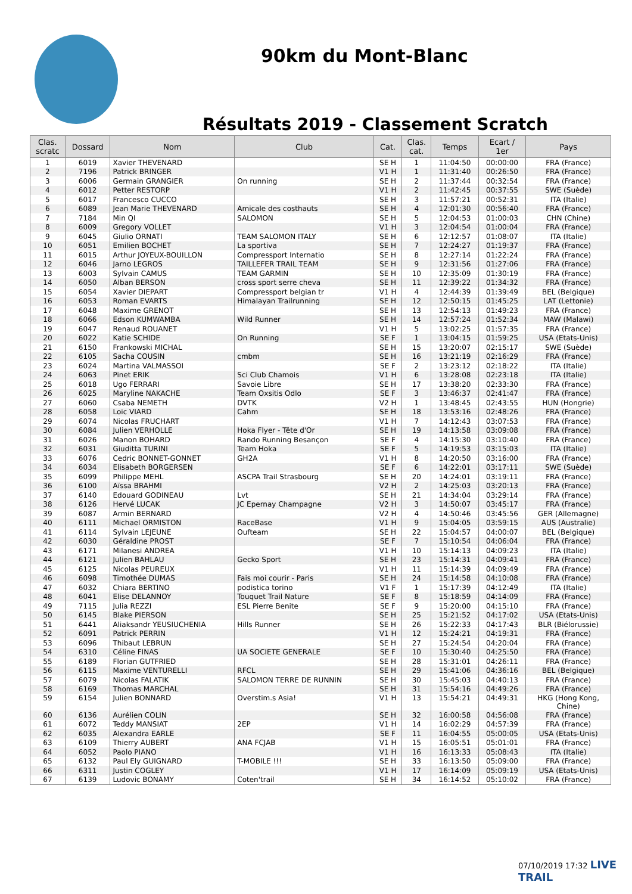90km du Mont-Blanc
Résultats 2019 - Classement Scratch
| Clas. scratc | Dossard | Nom | Club | Cat. | Clas. cat. | Temps | Ecart / 1er | Pays |
| --- | --- | --- | --- | --- | --- | --- | --- | --- |
| 1 | 6019 | Xavier THEVENARD | | SE H | 1 | 11:04:50 | 00:00:00 | FRA (France) |
| 2 | 7196 | Patrick BRINGER | | V1 H | 1 | 11:31:40 | 00:26:50 | FRA (France) |
| 3 | 6006 | Germain GRANGIER | On running | SE H | 2 | 11:37:44 | 00:32:54 | FRA (France) |
| 4 | 6012 | Petter RESTORP | | V1 H | 2 | 11:42:45 | 00:37:55 | SWE (Suède) |
| 5 | 6017 | Francesco CUCCO | | SE H | 3 | 11:57:21 | 00:52:31 | ITA (Italie) |
| 6 | 6089 | Jean Marie THEVENARD | Amicale des costhauts | SE H | 4 | 12:01:30 | 00:56:40 | FRA (France) |
| 7 | 7184 | Min QI | SALOMON | SE H | 5 | 12:04:53 | 01:00:03 | CHN (Chine) |
| 8 | 6009 | Gregory VOLLET | | V1 H | 3 | 12:04:54 | 01:00:04 | FRA (France) |
| 9 | 6045 | Giulio ORNATI | TEAM SALOMON ITALY | SE H | 6 | 12:12:57 | 01:08:07 | ITA (Italie) |
| 10 | 6051 | Emilien BOCHET | La sportiva | SE H | 7 | 12:24:27 | 01:19:37 | FRA (France) |
| 11 | 6015 | Arthur JOYEUX-BOUILLON | Compressport Internatio | SE H | 8 | 12:27:14 | 01:22:24 | FRA (France) |
| 12 | 6046 | Jarno LEGROS | TAILLEFER TRAIL TEAM | SE H | 9 | 12:31:56 | 01:27:06 | FRA (France) |
| 13 | 6003 | Sylvain CAMUS | TEAM GARMIN | SE H | 10 | 12:35:09 | 01:30:19 | FRA (France) |
| 14 | 6050 | Alban BERSON | cross sport serre cheva | SE H | 11 | 12:39:22 | 01:34:32 | FRA (France) |
| 15 | 6054 | Xavier DIEPART | Compressport belgian tr | V1 H | 4 | 12:44:39 | 01:39:49 | BEL (Belgique) |
| 16 | 6053 | Roman EVARTS | Himalayan Trailrunning | SE H | 12 | 12:50:15 | 01:45:25 | LAT (Lettonie) |
| 17 | 6048 | Maxime GRENOT | | SE H | 13 | 12:54:13 | 01:49:23 | FRA (France) |
| 18 | 6066 | Edson KUMWAMBA | Wild Runner | SE H | 14 | 12:57:24 | 01:52:34 | MAW (Malawi) |
| 19 | 6047 | Renaud ROUANET | | V1 H | 5 | 13:02:25 | 01:57:35 | FRA (France) |
| 20 | 6022 | Katie SCHIDE | On Running | SE F | 1 | 13:04:15 | 01:59:25 | USA (Etats-Unis) |
| 21 | 6150 | Frankowski MICHAL | | SE H | 15 | 13:20:07 | 02:15:17 | SWE (Suède) |
| 22 | 6105 | Sacha COUSIN | cmbm | SE H | 16 | 13:21:19 | 02:16:29 | FRA (France) |
| 23 | 6024 | Martina VALMASSOI | | SE F | 2 | 13:23:12 | 02:18:22 | ITA (Italie) |
| 24 | 6063 | Pinet ERIK | Sci Club Chamois | V1 H | 6 | 13:28:08 | 02:23:18 | ITA (Italie) |
| 25 | 6018 | Ugo FERRARI | Savoie Libre | SE H | 17 | 13:38:20 | 02:33:30 | FRA (France) |
| 26 | 6025 | Maryline NAKACHE | Team Oxsitis Odlo | SE F | 3 | 13:46:37 | 02:41:47 | FRA (France) |
| 27 | 6060 | Csaba NEMETH | DVTK | V2 H | 1 | 13:48:45 | 02:43:55 | HUN (Hongrie) |
| 28 | 6058 | Loic VIARD | Cahm | SE H | 18 | 13:53:16 | 02:48:26 | FRA (France) |
| 29 | 6074 | Nicolas FRUCHART | | V1 H | 7 | 14:12:43 | 03:07:53 | FRA (France) |
| 30 | 6084 | Julien VERHOLLE | Hoka Flyer - Tête d'Or | SE H | 19 | 14:13:58 | 03:09:08 | FRA (France) |
| 31 | 6026 | Manon BOHARD | Rando Running Besançon | SE F | 4 | 14:15:30 | 03:10:40 | FRA (France) |
| 32 | 6031 | Giuditta TURINI | Team Hoka | SE F | 5 | 14:19:53 | 03:15:03 | ITA (Italie) |
| 33 | 6076 | Cedric BONNET-GONNET | GH2A | V1 H | 8 | 14:20:50 | 03:16:00 | FRA (France) |
| 34 | 6034 | Elisabeth BORGERSEN | | SE F | 6 | 14:22:01 | 03:17:11 | SWE (Suède) |
| 35 | 6099 | Philippe MEHL | ASCPA Trail Strasbourg | SE H | 20 | 14:24:01 | 03:19:11 | FRA (France) |
| 36 | 6100 | Aïssa BRAHMI | | V2 H | 2 | 14:25:03 | 03:20:13 | FRA (France) |
| 37 | 6140 | Edouard GODINEAU | Lvt | SE H | 21 | 14:34:04 | 03:29:14 | FRA (France) |
| 38 | 6126 | Hervé LUCAK | JC Epernay Champagne | V2 H | 3 | 14:50:07 | 03:45:17 | FRA (France) |
| 39 | 6087 | Armin BERNARD | | V2 H | 4 | 14:50:46 | 03:45:56 | GER (Allemagne) |
| 40 | 6111 | Michael ORMISTON | RaceBase | V1 H | 9 | 15:04:05 | 03:59:15 | AUS (Australie) |
| 41 | 6114 | Sylvain LEJEUNE | Oufteam | SE H | 22 | 15:04:57 | 04:00:07 | BEL (Belgique) |
| 42 | 6030 | Géraldine PROST | | SE F | 7 | 15:10:54 | 04:06:04 | FRA (France) |
| 43 | 6171 | Milanesi ANDREA | | V1 H | 10 | 15:14:13 | 04:09:23 | ITA (Italie) |
| 44 | 6121 | Julien BAHLAU | Gecko Sport | SE H | 23 | 15:14:31 | 04:09:41 | FRA (France) |
| 45 | 6125 | Nicolas PEUREUX | | V1 H | 11 | 15:14:39 | 04:09:49 | FRA (France) |
| 46 | 6098 | Timothée DUMAS | Fais moi courir - Paris | SE H | 24 | 15:14:58 | 04:10:08 | FRA (France) |
| 47 | 6032 | Chiara BERTINO | podistica torino | V1 F | 1 | 15:17:39 | 04:12:49 | ITA (Italie) |
| 48 | 6041 | Elise DELANNOY | Touquet Trail Nature | SE F | 8 | 15:18:59 | 04:14:09 | FRA (France) |
| 49 | 7115 | Julia REZZI | ESL Pierre Benite | SE F | 9 | 15:20:00 | 04:15:10 | FRA (France) |
| 50 | 6145 | Blake PIERSON | | SE H | 25 | 15:21:52 | 04:17:02 | USA (Etats-Unis) |
| 51 | 6441 | Aliaksandr YEUSIUCHENIA | Hills Runner | SE H | 26 | 15:22:33 | 04:17:43 | BLR (Biélorussie) |
| 52 | 6091 | Patrick PERRIN | | V1 H | 12 | 15:24:21 | 04:19:31 | FRA (France) |
| 53 | 6096 | Thibaut LEBRUN | | SE H | 27 | 15:24:54 | 04:20:04 | FRA (France) |
| 54 | 6310 | Céline FINAS | UA SOCIETE GENERALE | SE F | 10 | 15:30:40 | 04:25:50 | FRA (France) |
| 55 | 6189 | Florian GUTFRIED | | SE H | 28 | 15:31:01 | 04:26:11 | FRA (France) |
| 56 | 6115 | Maxime VENTURELLI | RFCL | SE H | 29 | 15:41:06 | 04:36:16 | BEL (Belgique) |
| 57 | 6079 | Nicolas FALATIK | SALOMON TERRE DE RUNNIN | SE H | 30 | 15:45:03 | 04:40:13 | FRA (France) |
| 58 | 6169 | Thomas MARCHAL | | SE H | 31 | 15:54:16 | 04:49:26 | FRA (France) |
| 59 | 6154 | Julien BONNARD | Overstim.s Asia! | V1 H | 13 | 15:54:21 | 04:49:31 | HKG (Hong Kong, Chine) |
| 60 | 6136 | Aurélien COLIN | | SE H | 32 | 16:00:58 | 04:56:08 | FRA (France) |
| 61 | 6072 | Teddy MANSIAT | 2EP | V1 H | 14 | 16:02:29 | 04:57:39 | FRA (France) |
| 62 | 6035 | Alexandra EARLE | | SE F | 11 | 16:04:55 | 05:00:05 | USA (Etats-Unis) |
| 63 | 6109 | Thierry AUBERT | ANA FCJAB | V1 H | 15 | 16:05:51 | 05:01:01 | FRA (France) |
| 64 | 6052 | Paolo PIANO | | V1 H | 16 | 16:13:33 | 05:08:43 | ITA (Italie) |
| 65 | 6132 | Paul Ely GUIGNARD | T-MOBILE !!! | SE H | 33 | 16:13:50 | 05:09:00 | FRA (France) |
| 66 | 6311 | Justin COGLEY | | V1 H | 17 | 16:14:09 | 05:09:19 | USA (Etats-Unis) |
| 67 | 6139 | Ludovic BONAMY | Coten'trail | SE H | 34 | 16:14:52 | 05:10:02 | FRA (France) |
07/10/2019 17:32 LIVE TRAIL